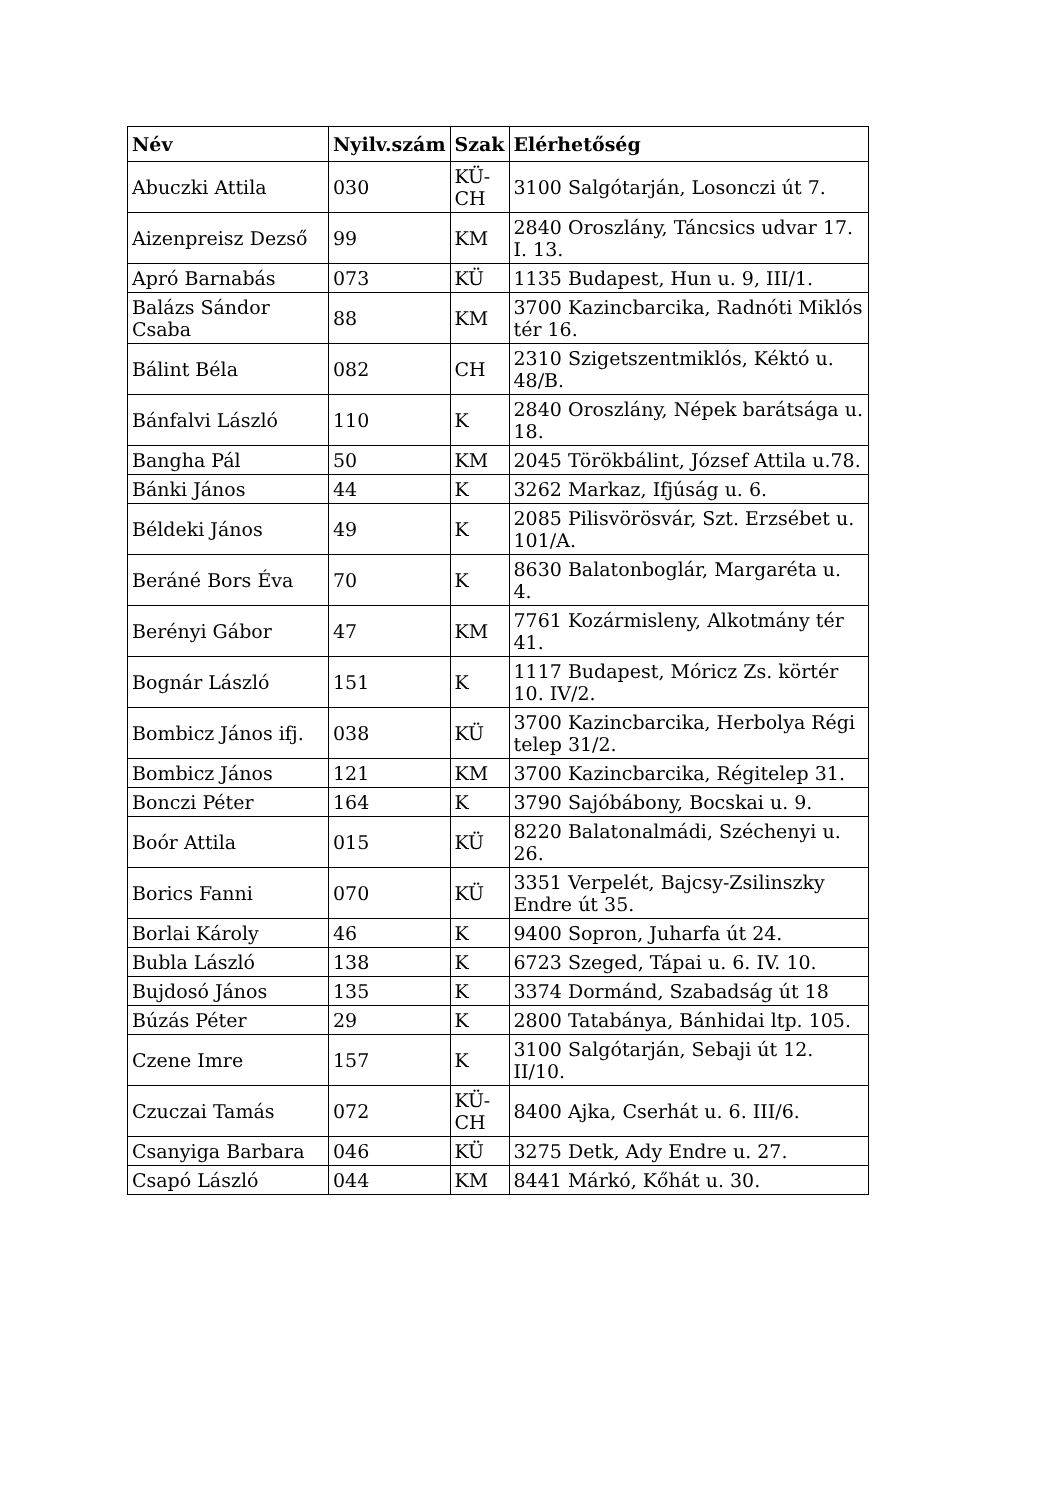| Név | Nyilv.szám | Szak | Elérhetőség |
| --- | --- | --- | --- |
| Abuczki Attila | 030 | KÜ-CH | 3100 Salgótarján, Losonczi út 7. |
| Aizenpreisz Dezső | 99 | KM | 2840 Oroszlány, Táncsics udvar 17. I. 13. |
| Apró Barnabás | 073 | KÜ | 1135 Budapest, Hun u. 9, III/1. |
| Balázs Sándor Csaba | 88 | KM | 3700 Kazincbarcika, Radnóti Miklós tér 16. |
| Bálint Béla | 082 | CH | 2310 Szigetszentmiklós, Kéktó u. 48/B. |
| Bánfalvi László | 110 | K | 2840 Oroszlány, Népek barátsága u. 18. |
| Bangha Pál | 50 | KM | 2045 Törökbálint, József Attila u.78. |
| Bánki János | 44 | K | 3262 Markaz, Ifjúság u. 6. |
| Béldeki János | 49 | K | 2085 Pilisvörösvár, Szt. Erzsébet u. 101/A. |
| Beráné Bors Éva | 70 | K | 8630 Balatonboglár, Margaréta u. 4. |
| Berényi Gábor | 47 | KM | 7761 Kozármisleny, Alkotmány tér 41. |
| Bognár László | 151 | K | 1117 Budapest, Móricz Zs. körtér 10. IV/2. |
| Bombicz János ifj. | 038 | KÜ | 3700 Kazincbarcika, Herbolya Régi telep 31/2. |
| Bombicz János | 121 | KM | 3700 Kazincbarcika, Régitelep 31. |
| Bonczi Péter | 164 | K | 3790 Sajóbábony, Bocskai u. 9. |
| Boór Attila | 015 | KÜ | 8220 Balatonalmádi, Széchenyi u. 26. |
| Borics Fanni | 070 | KÜ | 3351 Verpelét, Bajcsy-Zsilinszky Endre út 35. |
| Borlai Károly | 46 | K | 9400 Sopron, Juharfa út 24. |
| Bubla László | 138 | K | 6723 Szeged, Tápai u. 6. IV. 10. |
| Bujdosó János | 135 | K | 3374 Dormánd, Szabadság út 18 |
| Búzás Péter | 29 | K | 2800 Tatabánya, Bánhidai ltp. 105. |
| Czene Imre | 157 | K | 3100 Salgótarján, Sebaji út 12. II/10. |
| Czuczai Tamás | 072 | KÜ-CH | 8400 Ajka, Cserhát u. 6. III/6. |
| Csanyiga Barbara | 046 | KÜ | 3275 Detk, Ady Endre u. 27. |
| Csapó László | 044 | KM | 8441 Márkó, Kőhát u. 30. |